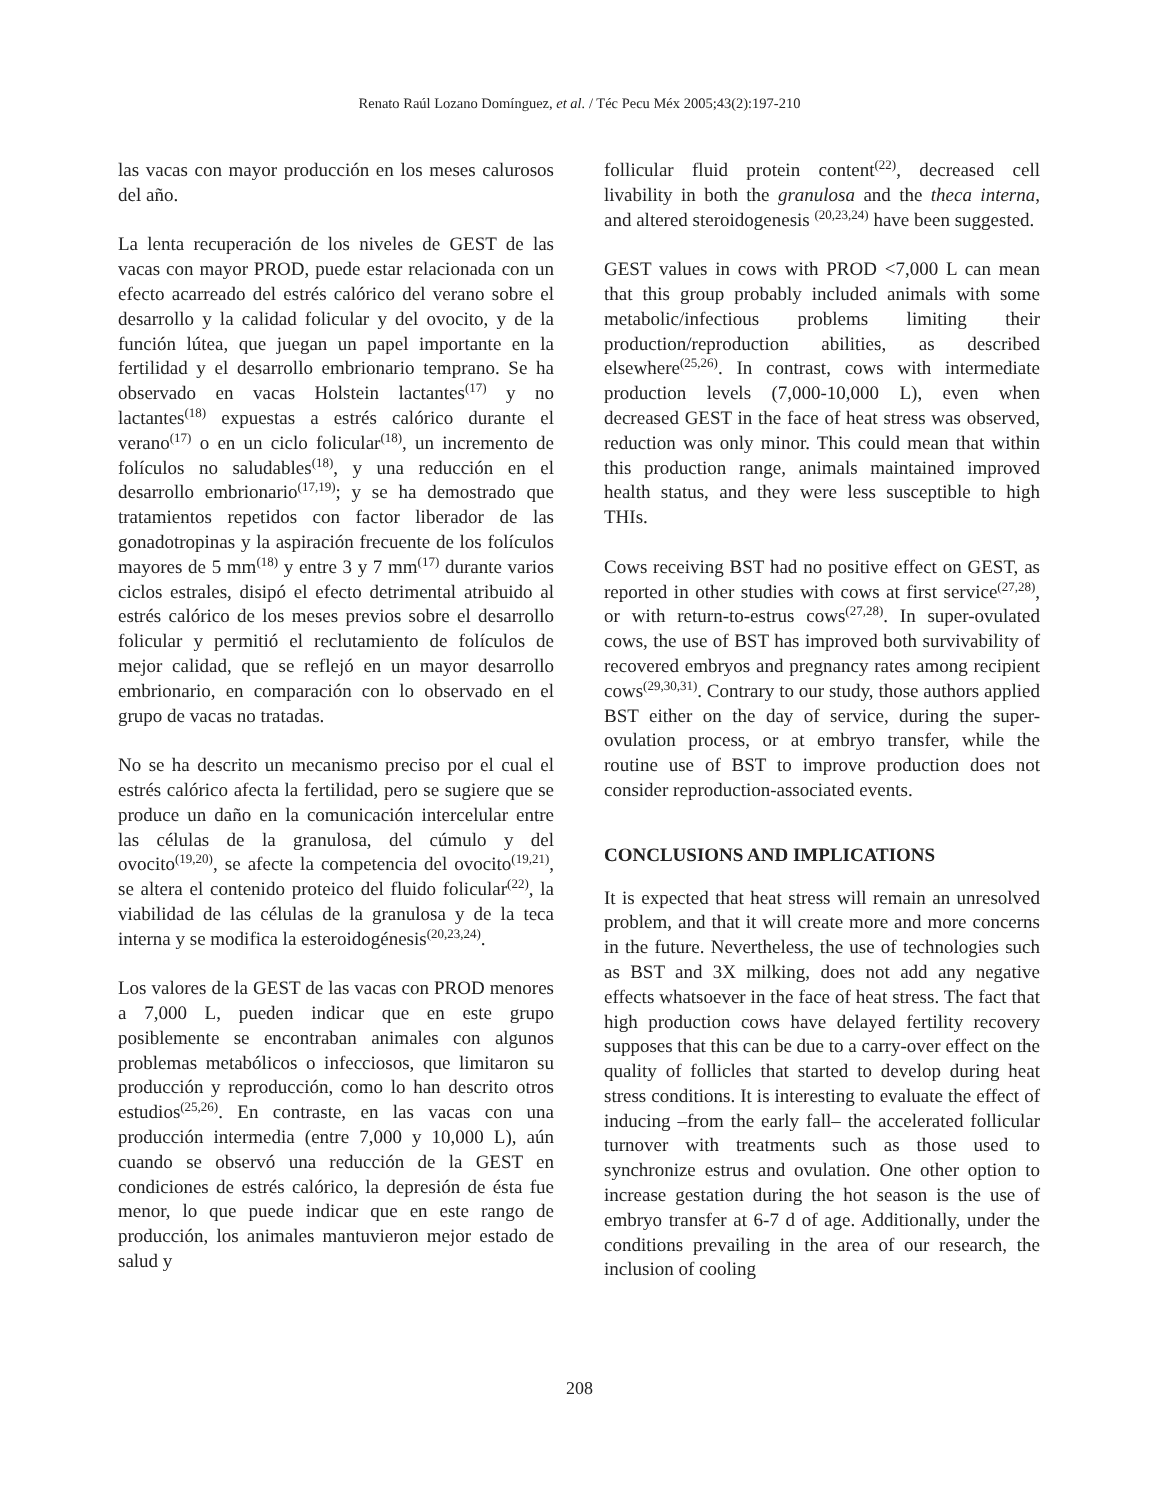Renato Raúl Lozano Domínguez, et al. / Téc Pecu Méx 2005;43(2):197-210
las vacas con mayor producción en los meses calurosos del año.
La lenta recuperación de los niveles de GEST de las vacas con mayor PROD, puede estar relacionada con un efecto acarreado del estrés calórico del verano sobre el desarrollo y la calidad folicular y del ovocito, y de la función lútea, que juegan un papel importante en la fertilidad y el desarrollo embrionario temprano. Se ha observado en vacas Holstein lactantes<sup>(17)</sup> y no lactantes<sup>(18)</sup> expuestas a estrés calórico durante el verano<sup>(17)</sup> o en un ciclo folicular<sup>(18)</sup>, un incremento de folículos no saludables<sup>(18)</sup>, y una reducción en el desarrollo embrionario<sup>(17,19)</sup>; y se ha demostrado que tratamientos repetidos con factor liberador de las gonadotropinas y la aspiración frecuente de los folículos mayores de 5 mm<sup>(18)</sup> y entre 3 y 7 mm<sup>(17)</sup> durante varios ciclos estrales, disipó el efecto detrimental atribuido al estrés calórico de los meses previos sobre el desarrollo folicular y permitió el reclutamiento de folículos de mejor calidad, que se reflejó en un mayor desarrollo embrionario, en comparación con lo observado en el grupo de vacas no tratadas.
No se ha descrito un mecanismo preciso por el cual el estrés calórico afecta la fertilidad, pero se sugiere que se produce un daño en la comunicación intercelular entre las células de la granulosa, del cúmulo y del ovocito<sup>(19,20)</sup>, se afecte la competencia del ovocito<sup>(19,21)</sup>, se altera el contenido proteico del fluido folicular<sup>(22)</sup>, la viabilidad de las células de la granulosa y de la teca interna y se modifica la esteroidogénesis<sup>(20,23,24)</sup>.
Los valores de la GEST de las vacas con PROD menores a 7,000 L, pueden indicar que en este grupo posiblemente se encontraban animales con algunos problemas metabólicos o infecciosos, que limitaron su producción y reproducción, como lo han descrito otros estudios<sup>(25,26)</sup>. En contraste, en las vacas con una producción intermedia (entre 7,000 y 10,000 L), aún cuando se observó una reducción de la GEST en condiciones de estrés calórico, la depresión de ésta fue menor, lo que puede indicar que en este rango de producción, los animales mantuvieron mejor estado de salud y
follicular fluid protein content<sup>(22)</sup>, decreased cell livability in both the granulosa and the theca interna, and altered steroidogenesis <sup>(20,23,24)</sup> have been suggested.
GEST values in cows with PROD <7,000 L can mean that this group probably included animals with some metabolic/infectious problems limiting their production/reproduction abilities, as described elsewhere<sup>(25,26)</sup>. In contrast, cows with intermediate production levels (7,000-10,000 L), even when decreased GEST in the face of heat stress was observed, reduction was only minor. This could mean that within this production range, animals maintained improved health status, and they were less susceptible to high THIs.
Cows receiving BST had no positive effect on GEST, as reported in other studies with cows at first service<sup>(27,28)</sup>, or with return-to-estrus cows<sup>(27,28)</sup>. In super-ovulated cows, the use of BST has improved both survivability of recovered embryos and pregnancy rates among recipient cows<sup>(29,30,31)</sup>. Contrary to our study, those authors applied BST either on the day of service, during the super-ovulation process, or at embryo transfer, while the routine use of BST to improve production does not consider reproduction-associated events.
CONCLUSIONS AND IMPLICATIONS
It is expected that heat stress will remain an unresolved problem, and that it will create more and more concerns in the future. Nevertheless, the use of technologies such as BST and 3X milking, does not add any negative effects whatsoever in the face of heat stress. The fact that high production cows have delayed fertility recovery supposes that this can be due to a carry-over effect on the quality of follicles that started to develop during heat stress conditions. It is interesting to evaluate the effect of inducing –from the early fall– the accelerated follicular turnover with treatments such as those used to synchronize estrus and ovulation. One other option to increase gestation during the hot season is the use of embryo transfer at 6-7 d of age. Additionally, under the conditions prevailing in the area of our research, the inclusion of cooling
208